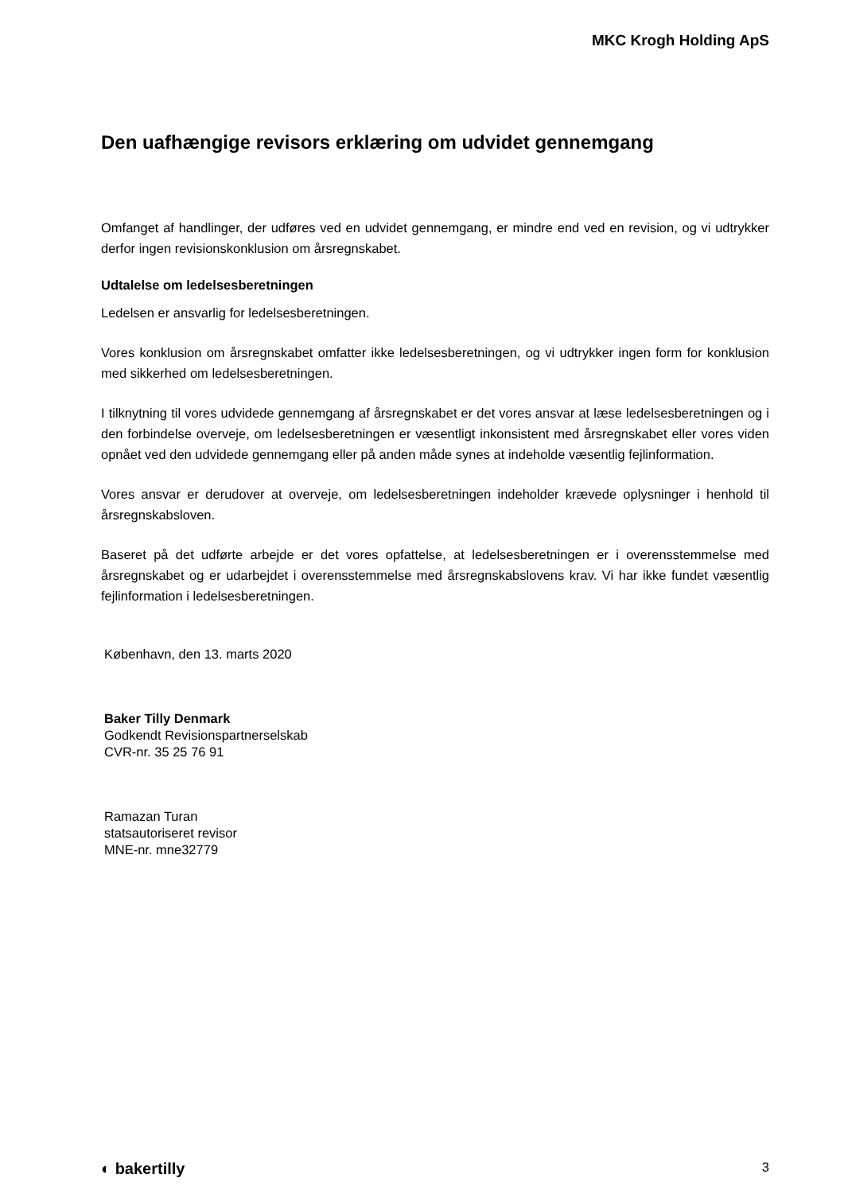MKC Krogh Holding ApS
Den uafhængige revisors erklæring om udvidet gennemgang
Omfanget af handlinger, der udføres ved en udvidet gennemgang, er mindre end ved en revision, og vi udtrykker derfor ingen revisionskonklusion om årsregnskabet.
Udtalelse om ledelsesberetningen
Ledelsen er ansvarlig for ledelsesberetningen.
Vores konklusion om årsregnskabet omfatter ikke ledelsesberetningen, og vi udtrykker ingen form for konklusion med sikkerhed om ledelsesberetningen.
I tilknytning til vores udvidede gennemgang af årsregnskabet er det vores ansvar at læse ledelsesberet­ningen og i den forbindelse overveje, om ledelsesberetningen er væsentligt inkonsistent med årsregn­skabet eller vores viden opnået ved den udvidede gennemgang eller på anden måde synes at indeholde væsentlig fejlinformation.
Vores ansvar er derudover at overveje, om ledelsesberetningen indeholder krævede oplysninger i henhold til årsregnskabsloven.
Baseret på det udførte arbejde er det vores opfattelse, at ledelsesberetningen er i overensstemmelse med årsregnskabet og er udarbejdet i overensstemmelse med årsregnskabslovens krav. Vi har ikke fundet væsentlig fejlinformation i ledelsesberetningen.
København, den 13. marts 2020
Baker Tilly Denmark
Godkendt Revisionspartnerselskab
CVR-nr. 35 25 76 91
Ramazan Turan
statsautoriseret revisor
MNE-nr. mne32779
◐ bakertilly 3